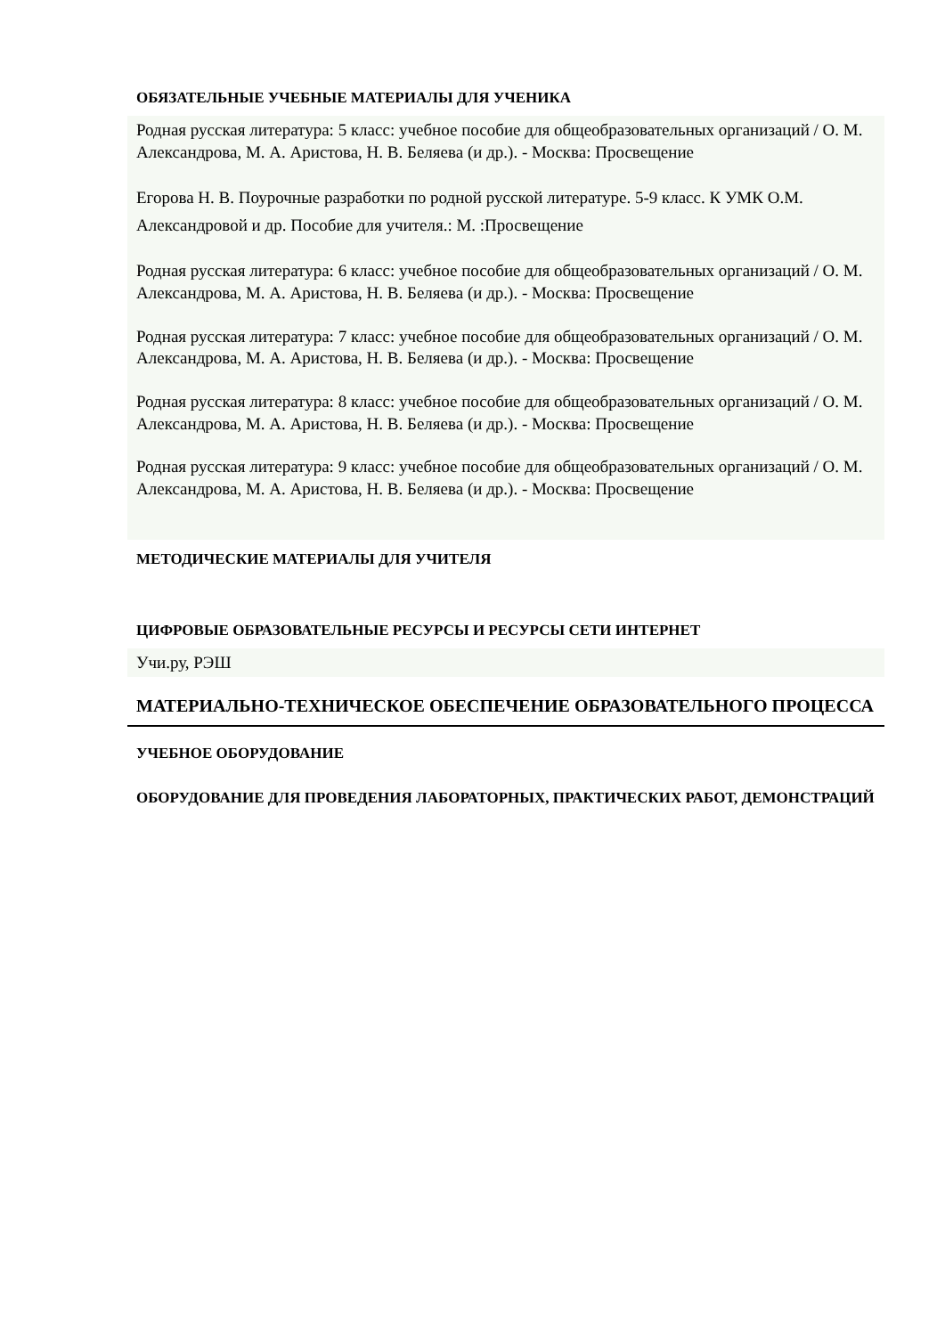ОБЯЗАТЕЛЬНЫЕ УЧЕБНЫЕ МАТЕРИАЛЫ ДЛЯ УЧЕНИКА
Родная русская литература: 5 класс: учебное пособие для общеобразовательных организаций / О. М. Александрова, М. А. Аристова, Н. В. Беляева (и др.). - Москва: Просвещение
Егорова Н. В. Поурочные разработки по родной русской литературе. 5-9 класс. К УМК О.М. Александровой и др. Пособие для учителя.: М. :Просвещение
Родная русская литература: 6 класс: учебное пособие для общеобразовательных организаций / О. М. Александрова, М. А. Аристова, Н. В. Беляева (и др.). - Москва: Просвещение
Родная русская литература: 7 класс: учебное пособие для общеобразовательных организаций / О. М. Александрова, М. А. Аристова, Н. В. Беляева (и др.). - Москва: Просвещение
Родная русская литература: 8 класс: учебное пособие для общеобразовательных организаций / О. М. Александрова, М. А. Аристова, Н. В. Беляева (и др.). - Москва: Просвещение
Родная русская литература: 9 класс: учебное пособие для общеобразовательных организаций / О. М. Александрова, М. А. Аристова, Н. В. Беляева (и др.). - Москва: Просвещение
МЕТОДИЧЕСКИЕ МАТЕРИАЛЫ ДЛЯ УЧИТЕЛЯ
ЦИФРОВЫЕ ОБРАЗОВАТЕЛЬНЫЕ РЕСУРСЫ И РЕСУРСЫ СЕТИ ИНТЕРНЕТ
Учи.ру, РЭШ
МАТЕРИАЛЬНО-ТЕХНИЧЕСКОЕ ОБЕСПЕЧЕНИЕ ОБРАЗОВАТЕЛЬНОГО ПРОЦЕССА
УЧЕБНОЕ ОБОРУДОВАНИЕ
ОБОРУДОВАНИЕ ДЛЯ ПРОВЕДЕНИЯ ЛАБОРАТОРНЫХ, ПРАКТИЧЕСКИХ РАБОТ, ДЕМОНСТРАЦИЙ